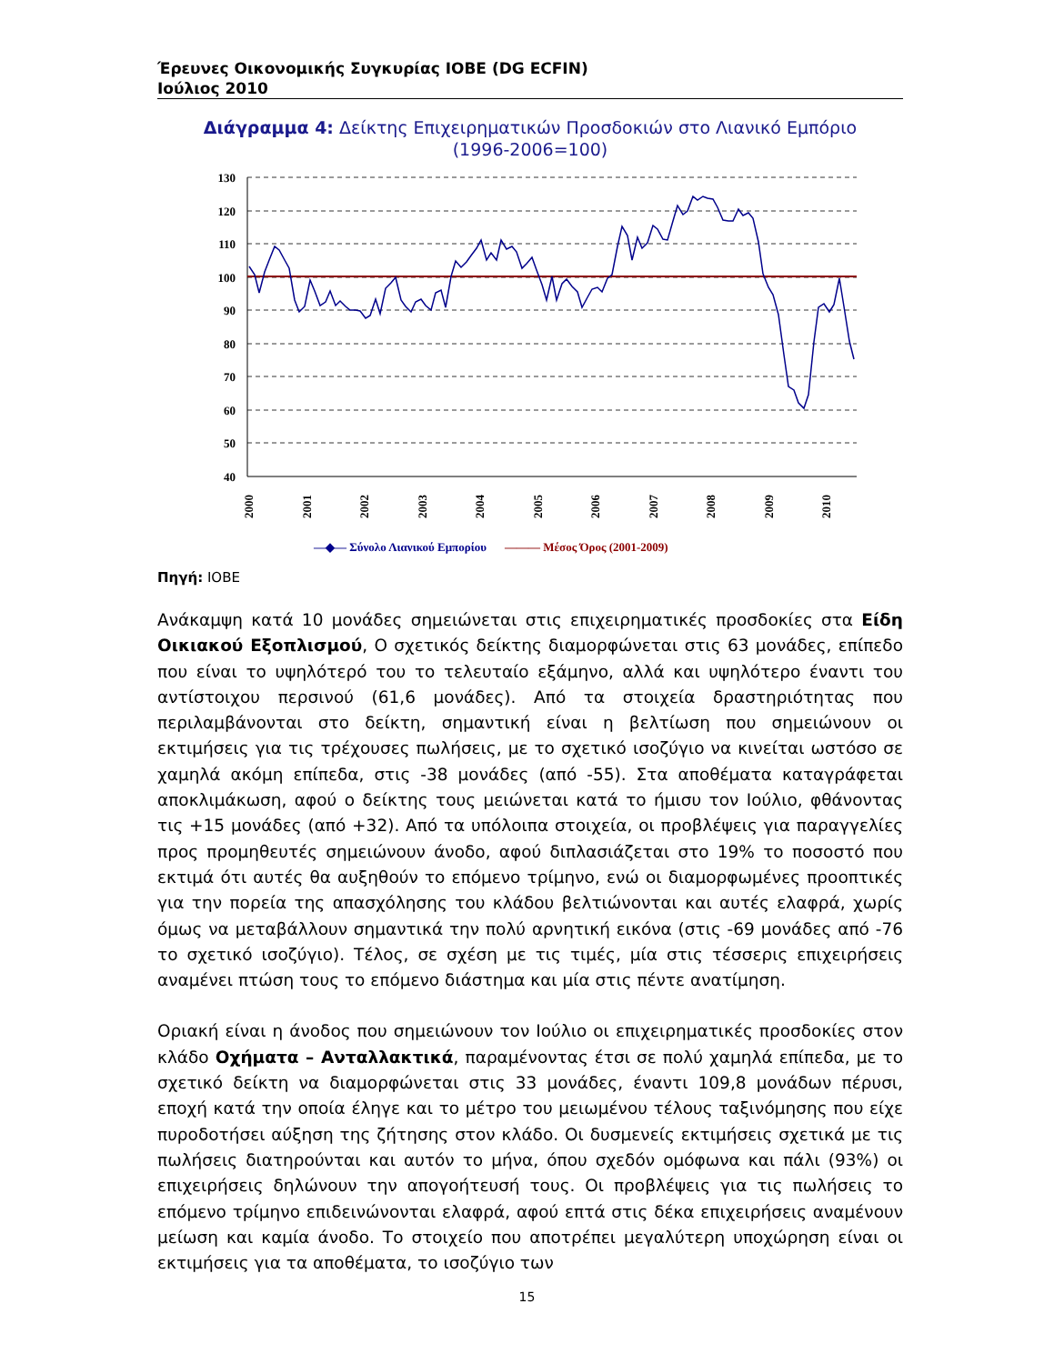Έρευνες Οικονομικής Συγκυρίας ΙΟΒΕ (DG ECFIN)
Ιούλιος 2010
Διάγραμμα 4: Δείκτης Επιχειρηματικών Προσδοκιών στο Λιανικό Εμπόριο
(1996-2006=100)
130
120
110
100
90
80
70
60
50
40
2000
2001
2002
2003
2004
2005
2006
2007
2008
2009
2010
—◆— Σύνολο Λιανικού Εμπορίου
——— Μέσος Όρος (2001-2009)
Πηγή: ΙΟΒΕ
Ανάκαμψη κατά 10 μονάδες σημειώνεται στις επιχειρηματικές προσδοκίες στα Είδη Οικιακού Εξοπλισμού, Ο σχετικός δείκτης διαμορφώνεται στις 63 μονάδες, επίπεδο που είναι το υψηλότερό του το τελευταίο εξάμηνο, αλλά και υψηλότερο έναντι του αντίστοιχου περσινού (61,6 μονάδες). Από τα στοιχεία δραστηριότητας που περιλαμβάνονται στο δείκτη, σημαντική είναι η βελτίωση που σημειώνουν οι εκτιμήσεις για τις τρέχουσες πωλήσεις, με το σχετικό ισοζύγιο να κινείται ωστόσο σε χαμηλά ακόμη επίπεδα, στις -38 μονάδες (από -55). Στα αποθέματα καταγράφεται αποκλιμάκωση, αφού ο δείκτης τους μειώνεται κατά το ήμισυ τον Ιούλιο, φθάνοντας τις +15 μονάδες (από +32). Από τα υπόλοιπα στοιχεία, οι προβλέψεις για παραγγελίες προς προμηθευτές σημειώνουν άνοδο, αφού διπλασιάζεται στο 19% το ποσοστό που εκτιμά ότι αυτές θα αυξηθούν το επόμενο τρίμηνο, ενώ οι διαμορφωμένες προοπτικές για την πορεία της απασχόλησης του κλάδου βελτιώνονται και αυτές ελαφρά, χωρίς όμως να μεταβάλλουν σημαντικά την πολύ αρνητική εικόνα (στις -69 μονάδες από -76 το σχετικό ισοζύγιο). Τέλος, σε σχέση με τις τιμές, μία στις τέσσερις επιχειρήσεις αναμένει πτώση τους το επόμενο διάστημα και μία στις πέντε ανατίμηση.
Οριακή είναι η άνοδος που σημειώνουν τον Ιούλιο οι επιχειρηματικές προσδοκίες στον κλάδο Οχήματα – Ανταλλακτικά, παραμένοντας έτσι σε πολύ χαμηλά επίπεδα, με το σχετικό δείκτη να διαμορφώνεται στις 33 μονάδες, έναντι 109,8 μονάδων πέρυσι, εποχή κατά την οποία έληγε και το μέτρο του μειωμένου τέλους ταξινόμησης που είχε πυροδοτήσει αύξηση της ζήτησης στον κλάδο. Οι δυσμενείς εκτιμήσεις σχετικά με τις πωλήσεις διατηρούνται και αυτόν το μήνα, όπου σχεδόν ομόφωνα και πάλι (93%) οι επιχειρήσεις δηλώνουν την απογοήτευσή τους. Οι προβλέψεις για τις πωλήσεις το επόμενο τρίμηνο επιδεινώνονται ελαφρά, αφού επτά στις δέκα επιχειρήσεις αναμένουν μείωση και καμία άνοδο. Το στοιχείο που αποτρέπει μεγαλύτερη υποχώρηση είναι οι εκτιμήσεις για τα αποθέματα, το ισοζύγιο των
15